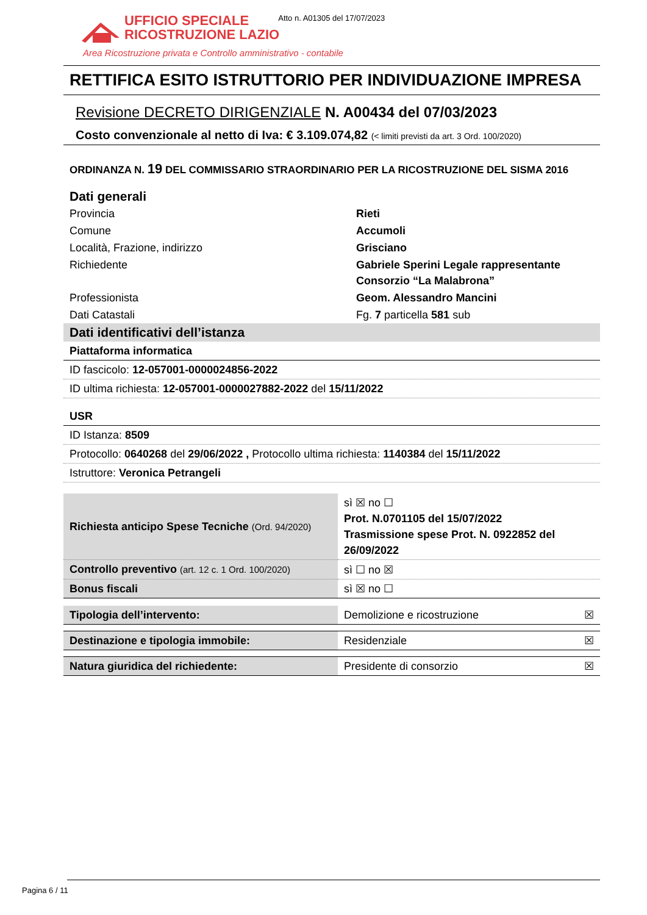UFFICIO SPECIALE
RICOSTRUZIONE LAZIO
Atto n. A01305 del 17/07/2023
Area Ricostruzione privata e Controllo amministrativo - contabile
RETTIFICA ESITO ISTRUTTORIO PER INDIVIDUAZIONE IMPRESA
Revisione DECRETO DIRIGENZIALE N. A00434 del 07/03/2023
Costo convenzionale al netto di Iva: € 3.109.074,82 (< limiti previsti da art. 3 Ord. 100/2020)
ORDINANZA N. 19 DEL COMMISSARIO STRAORDINARIO PER LA RICOSTRUZIONE DEL SISMA 2016
| Dati generali | |
| Provincia | Rieti |
| Comune | Accumoli |
| Località, Frazione, indirizzo | Grisciano |
| Richiedente | Gabriele Sperini Legale rappresentante Consorzio “La Malabrona” |
| Professionista | Geom. Alessandro Mancini |
| Dati Catastali | Fg. 7 particella 581 sub |
| Dati identificativi dell’istanza |
| Piattaforma informatica |
| ID fascicolo: 12-057001-0000024856-2022 |
| ID ultima richiesta: 12-057001-0000027882-2022 del 15/11/2022 |
| USR |
| ID Istanza: 8509 |
| Protocollo: 0640268 del 29/06/2022 , Protocollo ultima richiesta: 1140384 del 15/11/2022 |
| Istruttore: Veronica Petrangeli |
| Richiesta anticipo Spese Tecniche (Ord. 94/2020) | sì ☒ no ☐ Prot. N.0701105 del 15/07/2022 Trasmissione spese Prot. N. 0922852 del 26/09/2022 |
| Controllo preventivo (art. 12 c. 1 Ord. 100/2020) | sì ☐ no ☒ |
| Bonus fiscali | sì ☒ no ☐ |
| Tipologia dell’intervento: | Demolizione e ricostruzione | ☒ |
| Destinazione e tipologia immobile: | Residenziale | ☒ |
| Natura giuridica del richiedente: | Presidente di consorzio | ☒ |
Pagina 6 / 11